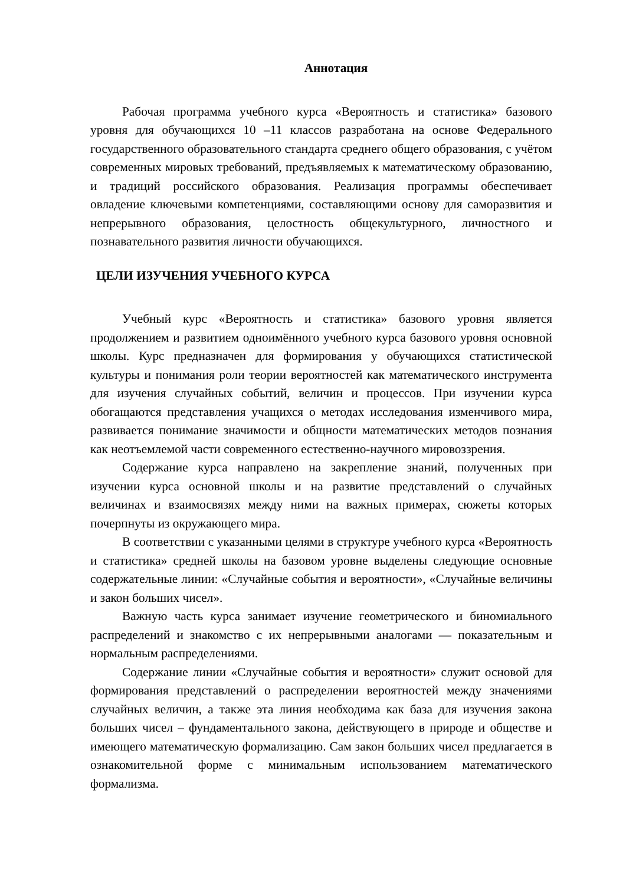Аннотация
Рабочая программа учебного курса «Вероятность и статистика» базового уровня для обучающихся 10 –11 классов разработана на основе Федерального государственного образовательного стандарта среднего общего образования, с учётом современных мировых требований, предъявляемых к математическому образованию, и традиций российского образования. Реализация программы обеспечивает овладение ключевыми компетенциями, составляющими основу для саморазвития и непрерывного образования, целостность общекультурного, личностного и познавательного развития личности обучающихся.
ЦЕЛИ ИЗУЧЕНИЯ УЧЕБНОГО КУРСА
Учебный курс «Вероятность и статистика» базового уровня является продолжением и развитием одноимённого учебного курса базового уровня основной школы. Курс предназначен для формирования у обучающихся статистической культуры и понимания роли теории вероятностей как математического инструмента для изучения случайных событий, величин и процессов. При изучении курса обогащаются представления учащихся о методах исследования изменчивого мира, развивается понимание значимости и общности математических методов познания как неотъемлемой части современного естественно-научного мировоззрения.
Содержание курса направлено на закрепление знаний, полученных при изучении курса основной школы и на развитие представлений о случайных величинах и взаимосвязях между ними на важных примерах, сюжеты которых почерпнуты из окружающего мира.
В соответствии с указанными целями в структуре учебного курса «Вероятность и статистика» средней школы на базовом уровне выделены следующие основные содержательные линии: «Случайные события и вероятности», «Случайные величины и закон больших чисел».
Важную часть курса занимает изучение геометрического и биномиального распределений и знакомство с их непрерывными аналогами — показательным и нормальным распределениями.
Содержание линии «Случайные события и вероятности» служит основой для формирования представлений о распределении вероятностей между значениями случайных величин, а также эта линия необходима как база для изучения закона больших чисел – фундаментального закона, действующего в природе и обществе и имеющего математическую формализацию. Сам закон больших чисел предлагается в ознакомительной форме с минимальным использованием математического формализма.